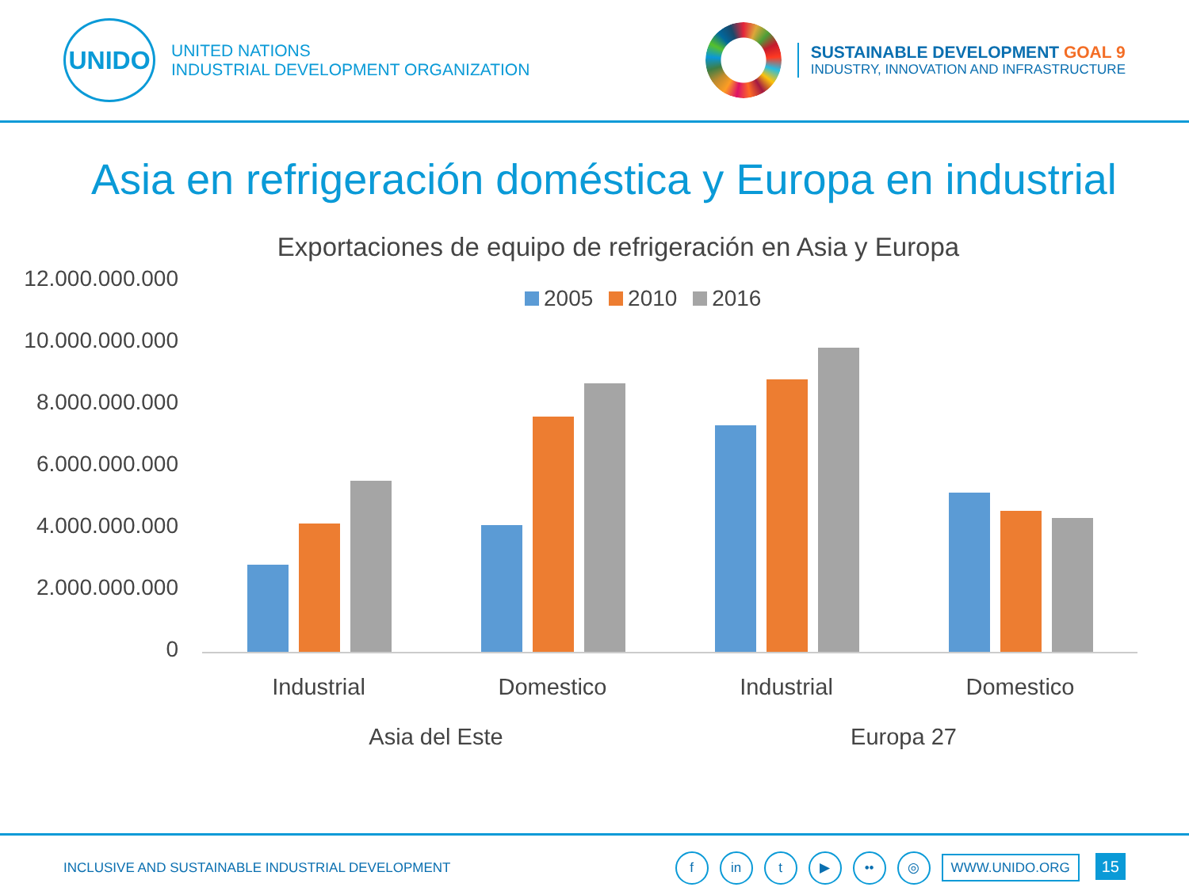UNIDO
UNITED NATIONS
INDUSTRIAL DEVELOPMENT ORGANIZATION
SUSTAINABLE DEVELOPMENT GOAL 9
INDUSTRY, INNOVATION AND INFRASTRUCTURE
Asia en refrigeración doméstica y Europa en industrial
Exportaciones de equipo de refrigeración en Asia y Europa
12.000.000.000
10.000.000.000
8.000.000.000
6.000.000.000
4.000.000.000
2.000.000.000
0
2005 2010 2016
Industrial Domestico Industrial Domestico
Asia del Este Europa 27
INCLUSIVE AND SUSTAINABLE INDUSTRIAL DEVELOPMENT
f in t ▶ •• ◎ WWW.UNIDO.ORG 15